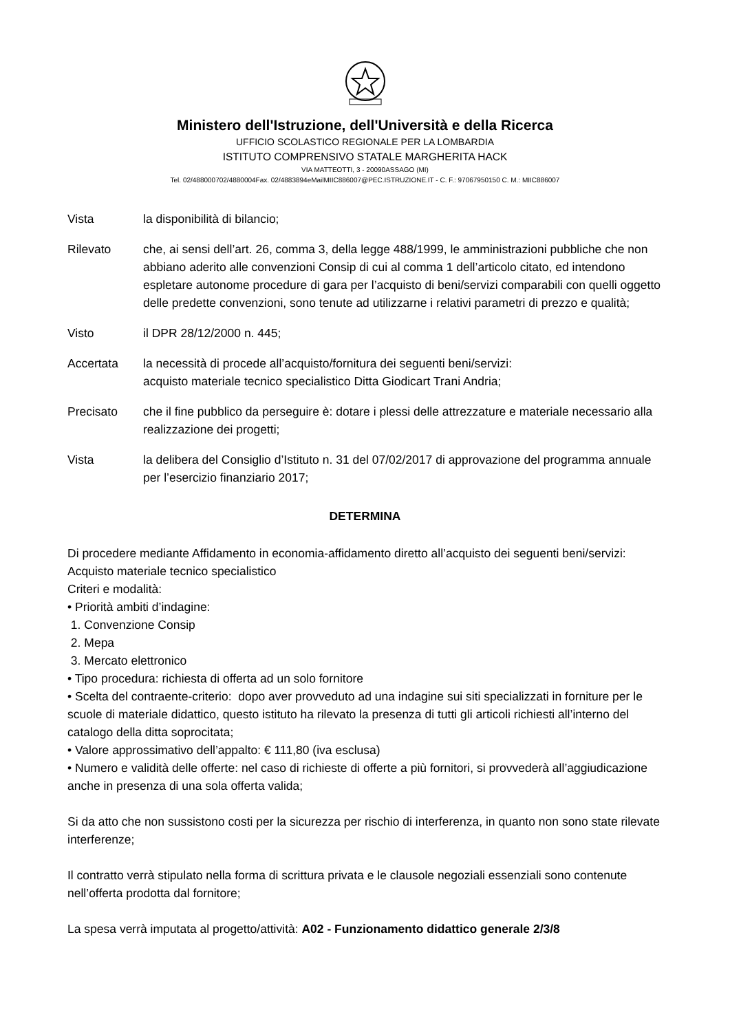Ministero dell'Istruzione, dell'Università e della Ricerca
UFFICIO SCOLASTICO REGIONALE PER LA LOMBARDIA
ISTITUTO COMPRENSIVO STATALE MARGHERITA HACK
VIA MATTEOTTI, 3 - 20090ASSAGO (MI)
Tel. 02/488000702/4880004Fax. 02/4883894eMailMIIC886007@PEC.ISTRUZIONE.IT - C. F.: 97067950150 C. M.: MIIC886007
Vista la disponibilità di bilancio;
Rilevato che, ai sensi dell’art. 26, comma 3, della legge 488/1999, le amministrazioni pubbliche che non abbiano aderito alle convenzioni Consip di cui al comma 1 dell’articolo citato, ed intendono espletare autonome procedure di gara per l’acquisto di beni/servizi comparabili con quelli oggetto delle predette convenzioni, sono tenute ad utilizzarne i relativi parametri di prezzo e qualità;
Visto il DPR 28/12/2000 n. 445;
Accertata la necessità di procede all’acquisto/fornitura dei seguenti beni/servizi:
acquisto materiale tecnico specialistico Ditta Giodicart Trani Andria;
Precisato che il fine pubblico da perseguire è: dotare i plessi delle attrezzature e materiale necessario alla realizzazione dei progetti;
Vista la delibera del Consiglio d’Istituto n. 31 del 07/02/2017 di approvazione del programma annuale per l’esercizio finanziario 2017;
DETERMINA
Di procedere mediante Affidamento in economia-affidamento diretto all’acquisto dei seguenti beni/servizi: Acquisto materiale tecnico specialistico
Criteri e modalità:
• Priorità ambiti d’indagine:
1. Convenzione Consip
2. Mepa
3. Mercato elettronico
• Tipo procedura: richiesta di offerta ad un solo fornitore
• Scelta del contraente-criterio: dopo aver provveduto ad una indagine sui siti specializzati in forniture per le scuole di materiale didattico, questo istituto ha rilevato la presenza di tutti gli articoli richiesti all’interno del catalogo della ditta soprocitata;
• Valore approssimativo dell’appalto: € 111,80 (iva esclusa)
• Numero e validità delle offerte: nel caso di richieste di offerte a più fornitori, si provvederà all’aggiudicazione anche in presenza di una sola offerta valida;
Si da atto che non sussistono costi per la sicurezza per rischio di interferenza, in quanto non sono state rilevate interferenze;
Il contratto verrà stipulato nella forma di scrittura privata e le clausole negoziali essenziali sono contenute nell’offerta prodotta dal fornitore;
La spesa verrà imputata al progetto/attività: A02 - Funzionamento didattico generale 2/3/8